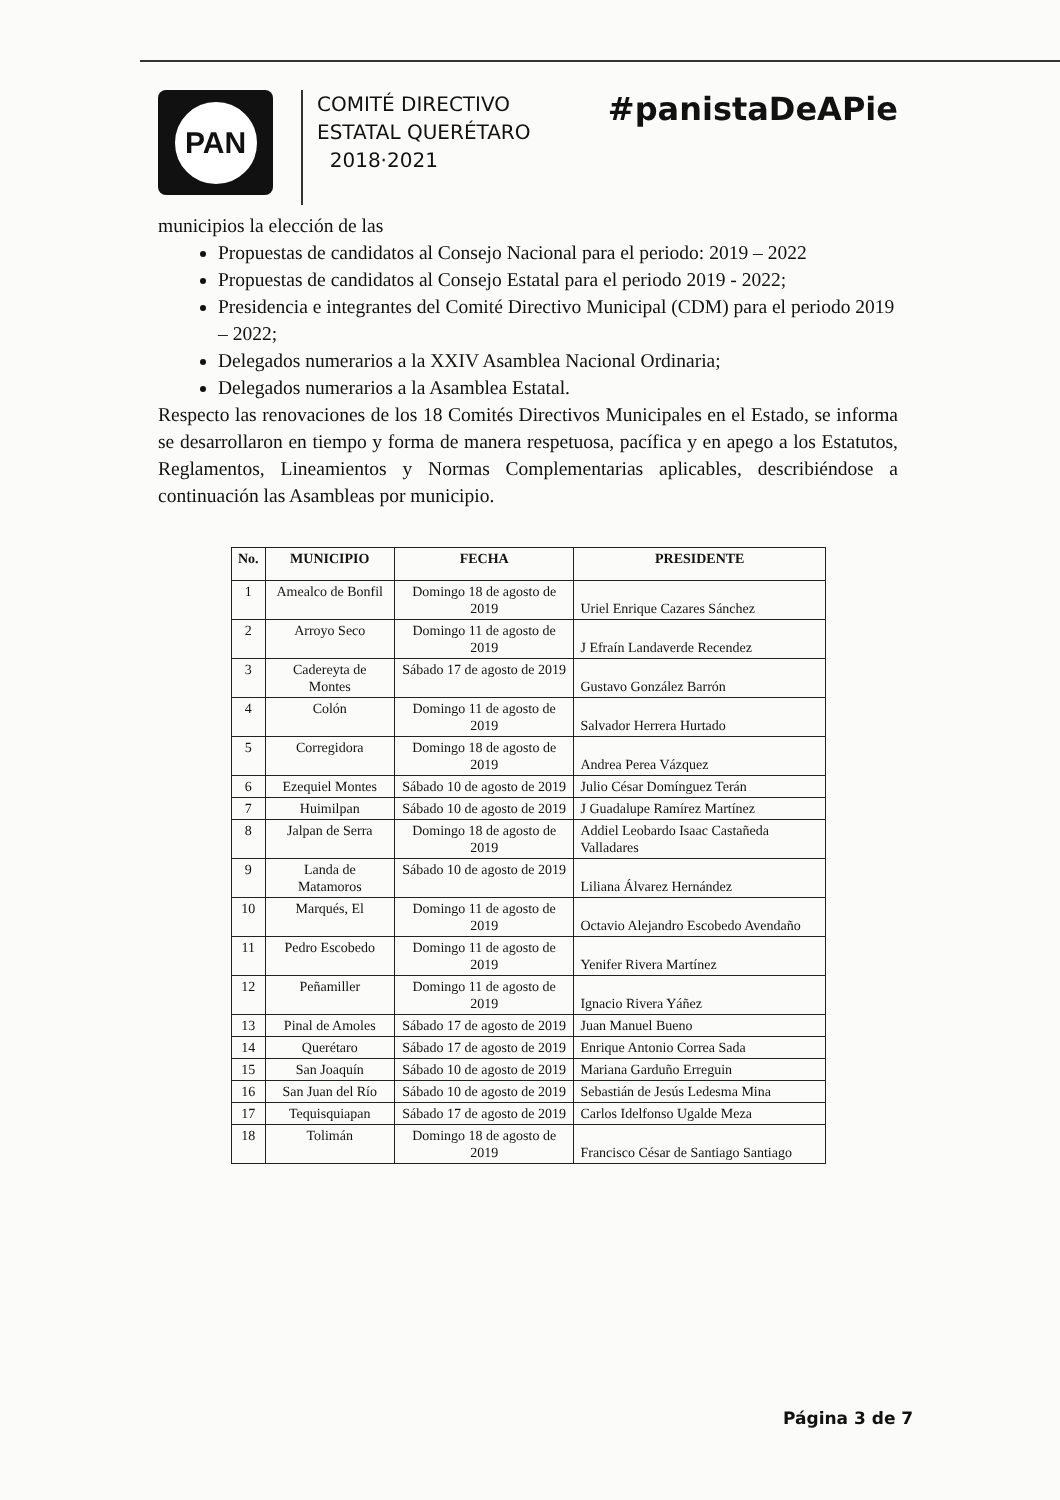PAN
COMITÉ DIRECTIVO
ESTATAL QUERÉTARO
2018·2021
#panistaDeAPie
municipios la elección de las
Propuestas de candidatos al Consejo Nacional para el periodo: 2019 – 2022
Propuestas de candidatos al Consejo Estatal para el periodo 2019 - 2022;
Presidencia e integrantes del Comité Directivo Municipal (CDM) para el periodo 2019 – 2022;
Delegados numerarios a la XXIV Asamblea Nacional Ordinaria;
Delegados numerarios a la Asamblea Estatal.
Respecto las renovaciones de los 18 Comités Directivos Municipales en el Estado, se informa se desarrollaron en tiempo y forma de manera respetuosa, pacífica y en apego a los Estatutos, Reglamentos, Lineamientos y Normas Complementarias aplicables, describiéndose a continuación las Asambleas por municipio.
| No. | MUNICIPIO | FECHA | PRESIDENTE |
| --- | --- | --- | --- |
| 1 | Amealco de Bonfil | Domingo 18 de agosto de 2019 | Uriel Enrique Cazares Sánchez |
| 2 | Arroyo Seco | Domingo 11 de agosto de 2019 | J Efraín Landaverde Recendez |
| 3 | Cadereyta de Montes | Sábado 17 de agosto de 2019 | Gustavo González Barrón |
| 4 | Colón | Domingo 11 de agosto de 2019 | Salvador Herrera Hurtado |
| 5 | Corregidora | Domingo 18 de agosto de 2019 | Andrea Perea Vázquez |
| 6 | Ezequiel Montes | Sábado 10 de agosto de 2019 | Julio César Domínguez Terán |
| 7 | Huimilpan | Sábado 10 de agosto de 2019 | J Guadalupe Ramírez Martínez |
| 8 | Jalpan de Serra | Domingo 18 de agosto de 2019 | Addiel Leobardo Isaac Castañeda Valladares |
| 9 | Landa de Matamoros | Sábado 10 de agosto de 2019 | Liliana Álvarez Hernández |
| 10 | Marqués, El | Domingo 11 de agosto de 2019 | Octavio Alejandro Escobedo Avendaño |
| 11 | Pedro Escobedo | Domingo 11 de agosto de 2019 | Yenifer Rivera Martínez |
| 12 | Peñamiller | Domingo 11 de agosto de 2019 | Ignacio Rivera Yáñez |
| 13 | Pinal de Amoles | Sábado 17 de agosto de 2019 | Juan Manuel Bueno |
| 14 | Querétaro | Sábado 17 de agosto de 2019 | Enrique Antonio Correa Sada |
| 15 | San Joaquín | Sábado 10 de agosto de 2019 | Mariana Garduño Erreguin |
| 16 | San Juan del Río | Sábado 10 de agosto de 2019 | Sebastián de Jesús Ledesma Mina |
| 17 | Tequisquiapan | Sábado 17 de agosto de 2019 | Carlos Idelfonso Ugalde Meza |
| 18 | Tolimán | Domingo 18 de agosto de 2019 | Francisco César de Santiago Santiago |
Página 3 de 7